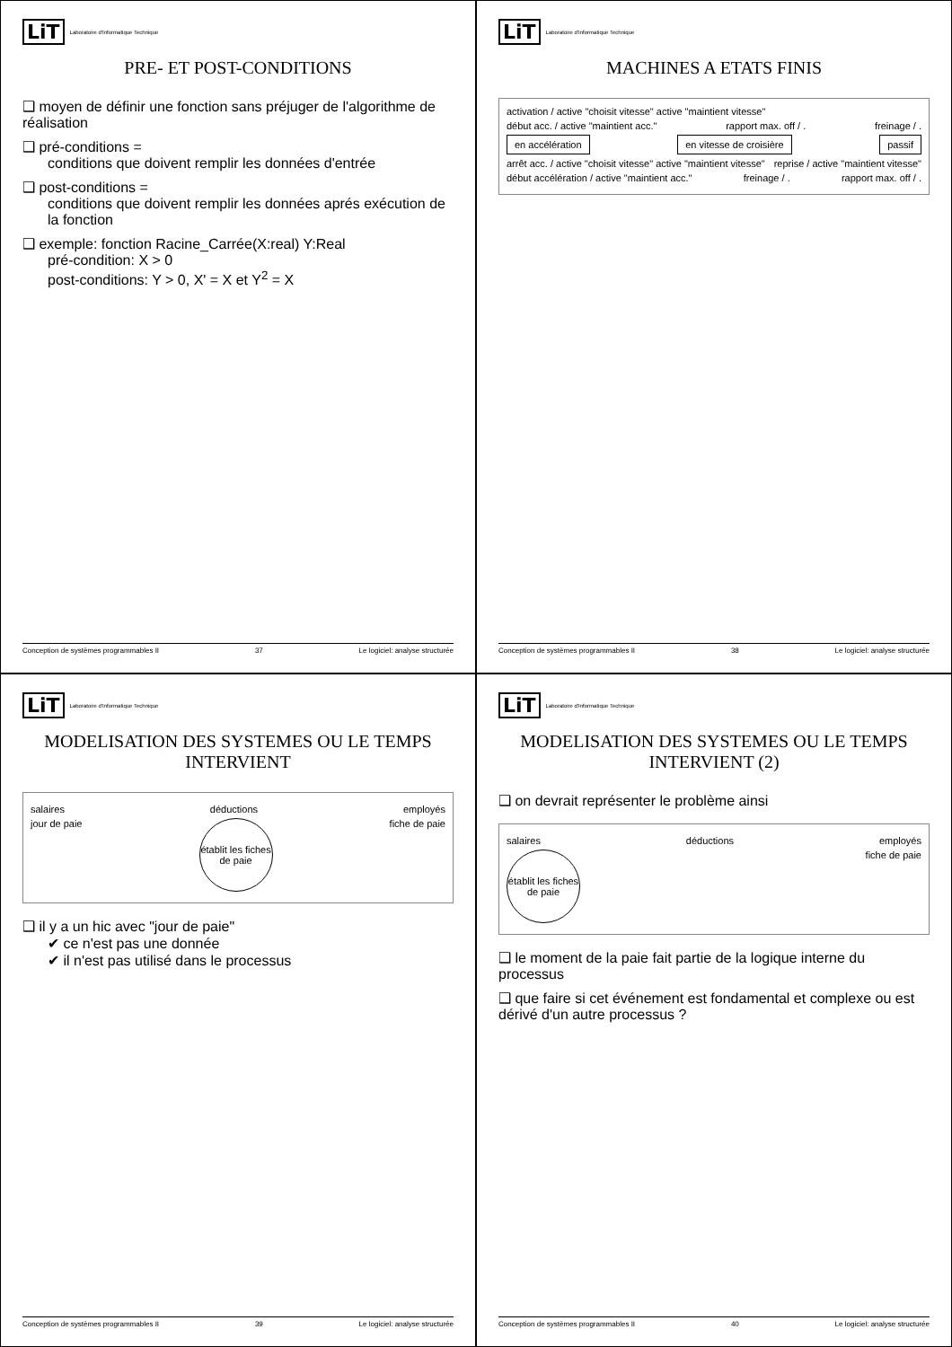LiT Laboratoire d'Informatique Technique
PRE- ET POST-CONDITIONS
❑ moyen de définir une fonction sans préjuger de l'algorithme de réalisation
❑ pré-conditions =
conditions que doivent remplir les données d'entrée
❑ post-conditions =
conditions que doivent remplir les données aprés exécution de la fonction
❑ exemple: fonction Racine_Carrée(X:real) Y:Real
pré-condition: X > 0
post-conditions: Y > 0, X' = X et Y<sup>2</sup> = X
Conception de systèmes programmables II 37 Le logiciel: analyse structurée
LiT Laboratoire d'Informatique Technique
MACHINES A ETATS FINIS
activation / active "choisit vitesse" active "maintient vitesse"
début acc. / active "maintient acc." rapport max. off / . freinage / .
en accélération en vitesse de croisière passif
arrêt acc. / active "choisit vitesse" active "maintient vitesse" reprise / active "maintient vitesse"
début accélération / active "maintient acc." freinage / . rapport max. off / .
Conception de systèmes programmables II 38 Le logiciel: analyse structurée
LiT Laboratoire d'Informatique Technique
MODELISATION DES SYSTEMES OU LE TEMPS INTERVIENT
salaires déductions employés
jour de paie établit les fiches de paie fiche de paie
❑ il y a un hic avec "jour de paie"
✔ ce n'est pas une donnée
✔ il n'est pas utilisé dans le processus
Conception de systèmes programmables II 39 Le logiciel: analyse structurée
LiT Laboratoire d'Informatique Technique
MODELISATION DES SYSTEMES OU LE TEMPS INTERVIENT (2)
❑ on devrait représenter le problème ainsi
salaires déductions employés
établit les fiches de paie fiche de paie
❑ le moment de la paie fait partie de la logique interne du processus
❑ que faire si cet événement est fondamental et complexe ou est dérivé d'un autre processus ?
Conception de systèmes programmables II 40 Le logiciel: analyse structurée